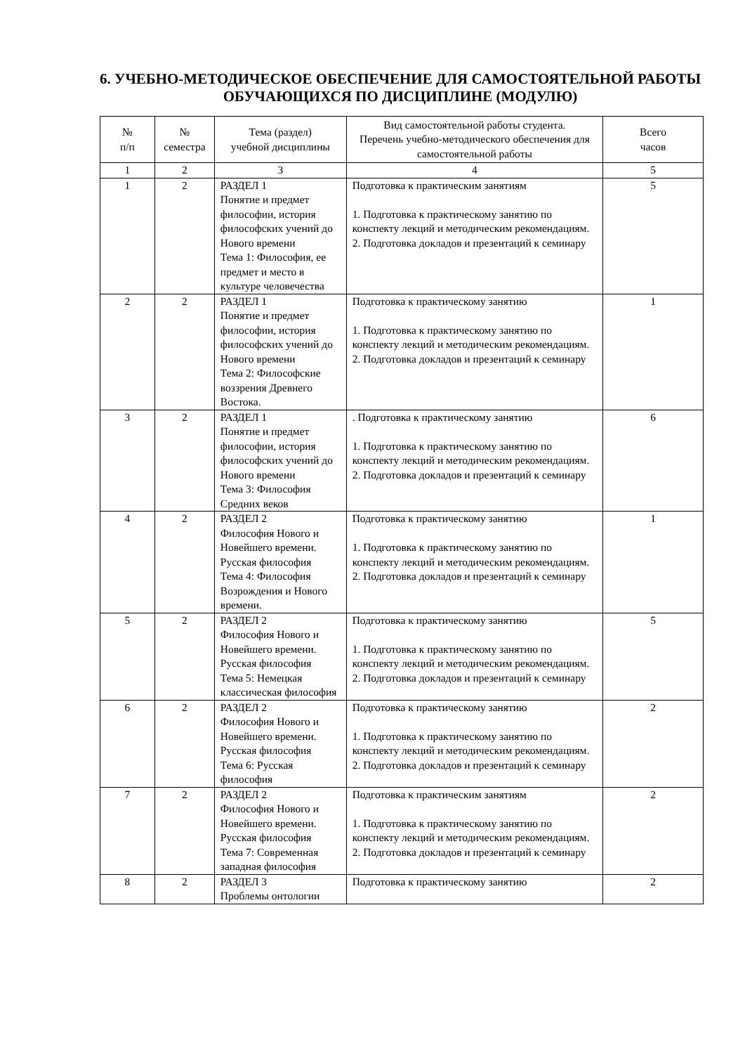6. УЧЕБНО-МЕТОДИЧЕСКОЕ ОБЕСПЕЧЕНИЕ ДЛЯ САМОСТОЯТЕЛЬНОЙ РАБОТЫ ОБУЧАЮЩИХСЯ ПО ДИСЦИПЛИНЕ (МОДУЛЮ)
| № п/п | № семестра | Тема (раздел) учебной дисциплины | Вид самостоятельной работы студента. Перечень учебно-методического обеспечения для самостоятельной работы | Всего часов |
| --- | --- | --- | --- | --- |
| 1 | 2 | 3 | 4 | 5 |
| 1 | 2 | РАЗДЕЛ 1 Понятие и предмет философии, история философских учений до Нового времени Тема 1: Философия, ее предмет и место в культуре человечества | Подготовка к практическим занятиям 1. Подготовка к практическому занятию по конспекту лекций и методическим рекомендациям. 2. Подготовка докладов и презентаций к семинару | 5 |
| 2 | 2 | РАЗДЕЛ 1 Понятие и предмет философии, история философских учений до Нового времени Тема 2: Философские воззрения Древнего Востока. | Подготовка к практическому занятию 1. Подготовка к практическому занятию по конспекту лекций и методическим рекомендациям. 2. Подготовка докладов и презентаций к семинару | 1 |
| 3 | 2 | РАЗДЕЛ 1 Понятие и предмет философии, история философских учений до Нового времени Тема 3: Философия Средних веков | . Подготовка к практическому занятию 1. Подготовка к практическому занятию по конспекту лекций и методическим рекомендациям. 2. Подготовка докладов и презентаций к семинару | 6 |
| 4 | 2 | РАЗДЕЛ 2 Философия Нового и Новейшего времени. Русская философия Тема 4: Философия Возрождения и Нового времени. | Подготовка к практическому занятию 1. Подготовка к практическому занятию по конспекту лекций и методическим рекомендациям. 2. Подготовка докладов и презентаций к семинару | 1 |
| 5 | 2 | РАЗДЕЛ 2 Философия Нового и Новейшего времени. Русская философия Тема 5: Немецкая классическая философия | Подготовка к практическому занятию 1. Подготовка к практическому занятию по конспекту лекций и методическим рекомендациям. 2. Подготовка докладов и презентаций к семинару | 5 |
| 6 | 2 | РАЗДЕЛ 2 Философия Нового и Новейшего времени. Русская философия Тема 6: Русская философия | Подготовка к практическому занятию 1. Подготовка к практическому занятию по конспекту лекций и методическим рекомендациям. 2. Подготовка докладов и презентаций к семинару | 2 |
| 7 | 2 | РАЗДЕЛ 2 Философия Нового и Новейшего времени. Русская философия Тема 7: Современная западная философия | Подготовка к практическим занятиям 1. Подготовка к практическому занятию по конспекту лекций и методическим рекомендациям. 2. Подготовка докладов и презентаций к семинару | 2 |
| 8 | 2 | РАЗДЕЛ 3 Проблемы онтологии | Подготовка к практическому занятию | 2 |